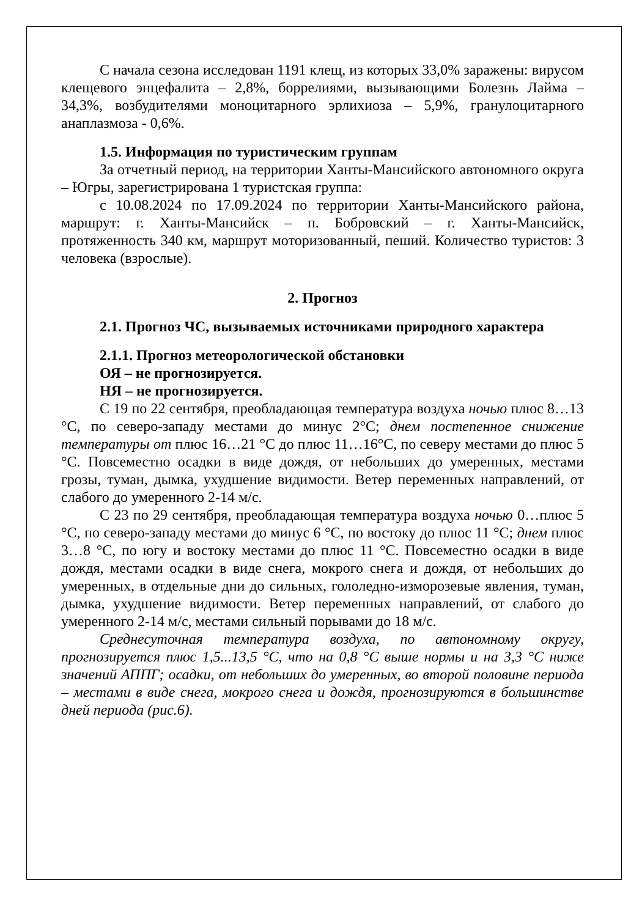С начала сезона исследован 1191 клещ, из которых 33,0% заражены: вирусом клещевого энцефалита – 2,8%, боррелиями, вызывающими Болезнь Лайма – 34,3%, возбудителями моноцитарного эрлихиоза – 5,9%, гранулоцитарного анаплазмоза - 0,6%.
1.5. Информация по туристическим группам
За отчетный период, на территории Ханты-Мансийского автономного округа – Югры, зарегистрирована 1 туристская группа:
с 10.08.2024 по 17.09.2024 по территории Ханты-Мансийского района, маршрут: г. Ханты-Мансийск – п. Бобровский – г. Ханты-Мансийск, протяженность 340 км, маршрут моторизованный, пеший. Количество туристов: 3 человека (взрослые).
2. Прогноз
2.1. Прогноз ЧС, вызываемых источниками природного характера
2.1.1. Прогноз метеорологической обстановки
ОЯ – не прогнозируется.
НЯ – не прогнозируется.
С 19 по 22 сентября, преобладающая температура воздуха ночью плюс 8…13 °С, по северо-западу местами до минус 2°С; днем постепенное снижение температуры от плюс 16…21 °С до плюс 11…16°С, по северу местами до плюс 5 °С. Повсеместно осадки в виде дождя, от небольших до умеренных, местами грозы, туман, дымка, ухудшение видимости. Ветер переменных направлений, от слабого до умеренного 2-14 м/с.
С 23 по 29 сентября, преобладающая температура воздуха ночью 0…плюс 5 °С, по северо-западу местами до минус 6 °С, по востоку до плюс 11 °С; днем плюс 3…8 °С, по югу и востоку местами до плюс 11 °С. Повсеместно осадки в виде дождя, местами осадки в виде снега, мокрого снега и дождя, от небольших до умеренных, в отдельные дни до сильных, гололедно-изморозевые явления, туман, дымка, ухудшение видимости. Ветер переменных направлений, от слабого до умеренного 2-14 м/с, местами сильный порывами до 18 м/с.
Среднесуточная температура воздуха, по автономному округу, прогнозируется плюс 1,5...13,5 °С, что на 0,8 °С выше нормы и на 3,3 °С ниже значений АППГ; осадки, от небольших до умеренных, во второй половине периода – местами в виде снега, мокрого снега и дождя, прогнозируются в большинстве дней периода (рис.6).